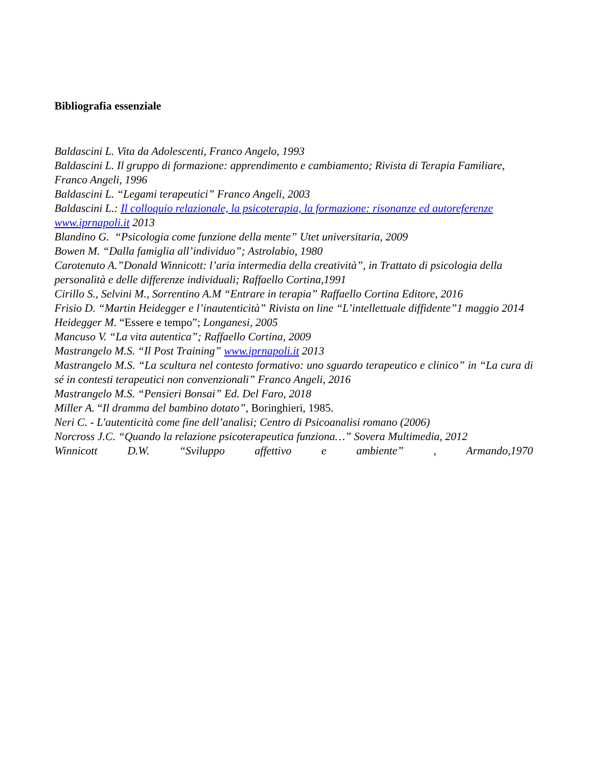Bibliografia essenziale
Baldascini L. Vita da Adolescenti, Franco Angelo, 1993
Baldascini L. Il gruppo di formazione: apprendimento e cambiamento; Rivista di Terapia Familiare, Franco Angeli, 1996
Baldascini L. “Legami terapeutici” Franco Angeli, 2003
Baldascini L.: Il colloquio relazionale, la psicoterapia, la formazione: risonanze ed autoreferenze www.iprnapoli.it 2013
Blandino G. “Psicologia come funzione della mente” Utet universitaria, 2009
Bowen M. “Dalla famiglia all’individuo”; Astrolabio, 1980
Carotenuto A.”Donald Winnicott: l’aria intermedia della creatività”, in Trattato di psicologia della personalità e delle differenze individuali; Raffaello Cortina,1991
Cirillo S., Selvini M., Sorrentino A.M “Entrare in terapia” Raffaello Cortina Editore, 2016
Frisio D. “Martin Heidegger e l’inautenticità” Rivista on line “L’intellettuale diffidente”1 maggio 2014
Heidegger M. “Essere e tempo”; Longanesi, 2005
Mancuso V. “La vita autentica”; Raffaello Cortina, 2009
Mastrangelo M.S. “Il Post Training” www.iprnapoli.it 2013
Mastrangelo M.S. “La scultura nel contesto formativo: uno sguardo terapeutico e clinico” in “La cura di sé in contesti terapeutici non convenzionali” Franco Angeli, 2016
Mastrangelo M.S. “Pensieri Bonsai” Ed. Del Faro, 2018
Miller A. “Il dramma del bambino dotato”, Boringhieri, 1985.
Neri C. - L'autenticità come fine dell’analisi; Centro di Psicoanalisi romano (2006)
Norcross J.C. “Quando la relazione psicoterapeutica funziona…” Sovera Multimedia, 2012
Winnicott D.W. “Sviluppo affettivo e ambiente” , Armando,1970